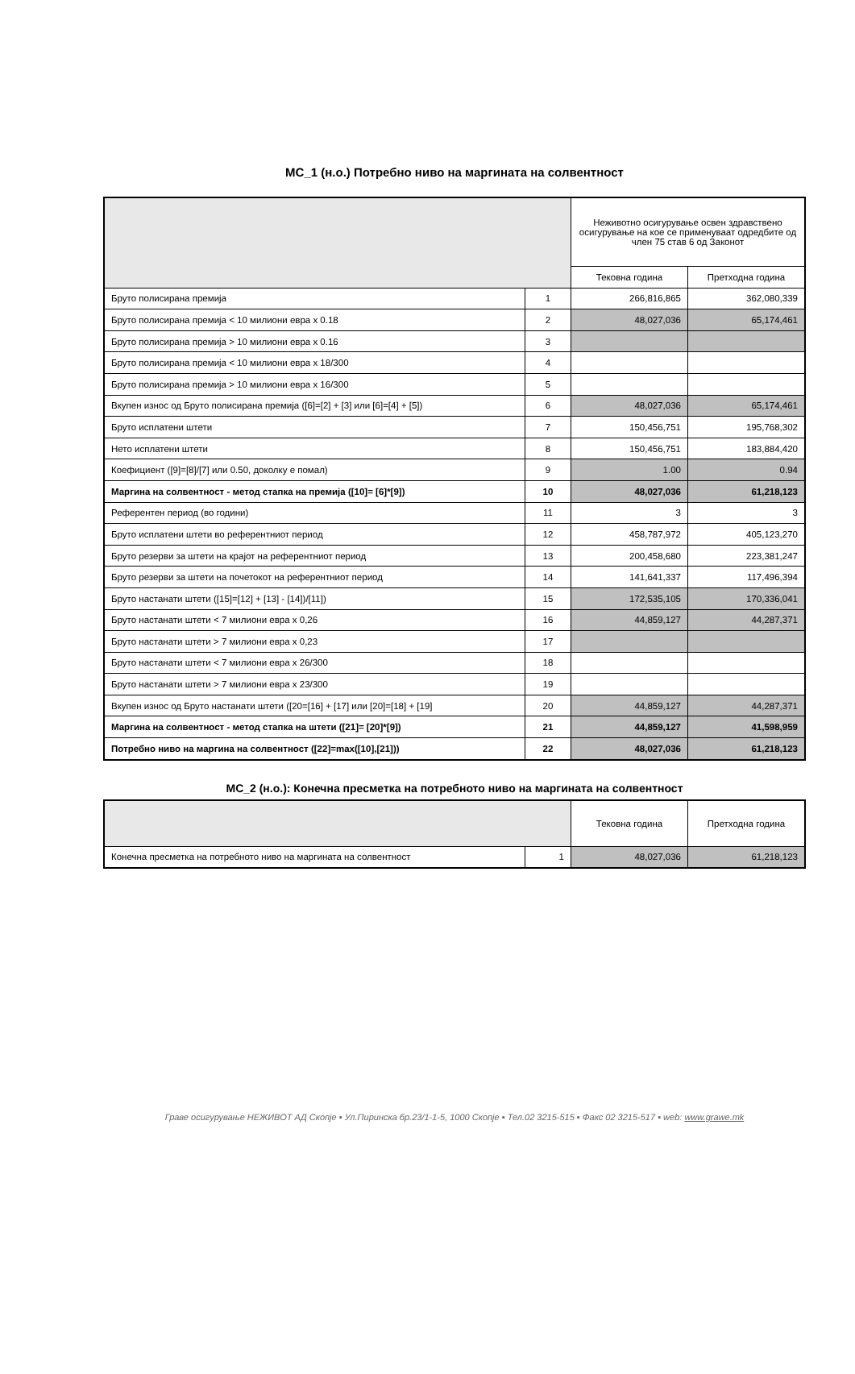МС_1 (н.о.) Потребно ниво на маргината на солвентност
| | | Неживотно осигурување освен здравствено осигурување на кое се применуваат одредбите од член 75 став 6 од Законот | |
| --- | --- | --- | --- |
| | | Тековна година | Претходна година |
| Бруто полисирана премија | 1 | 266,816,865 | 362,080,339 |
| Бруто полисирана премија < 10 милиони евра x 0.18 | 2 | 48,027,036 | 65,174,461 |
| Бруто полисирана премија > 10 милиони евра x 0.16 | 3 | | |
| Бруто полисирана премија < 10 милиони евра x 18/300 | 4 | | |
| Бруто полисирана премија > 10 милиони евра x 16/300 | 5 | | |
| Вкупен износ од Бруто полисирана премија ([6]=[2] + [3] или [6]=[4] + [5]) | 6 | 48,027,036 | 65,174,461 |
| Бруто исплатени штети | 7 | 150,456,751 | 195,768,302 |
| Нето исплатени штети | 8 | 150,456,751 | 183,884,420 |
| Коефициент ([9]=[8]/[7] или 0.50, доколку е помал) | 9 | 1.00 | 0.94 |
| Маргина на солвентност - метод стапка на премија ([10]= [6]*[9]) | 10 | 48,027,036 | 61,218,123 |
| Референтен период (во години) | 11 | 3 | 3 |
| Бруто исплатени штети во референтниот период | 12 | 458,787,972 | 405,123,270 |
| Бруто резерви за штети на крајот на референтниот период | 13 | 200,458,680 | 223,381,247 |
| Бруто резерви за штети на почетокот на референтниот период | 14 | 141,641,337 | 117,496,394 |
| Бруто настанати штети ([15]=[12] + [13] - [14])/[11]) | 15 | 172,535,105 | 170,336,041 |
| Бруто настанати штети < 7 милиони евра x 0,26 | 16 | 44,859,127 | 44,287,371 |
| Бруто настанати штети > 7 милиони евра x 0,23 | 17 | | |
| Бруто настанати штети < 7 милиони евра x 26/300 | 18 | | |
| Бруто настанати штети > 7 милиони евра x 23/300 | 19 | | |
| Вкупен износ од Бруто настанати штети ([20=[16] + [17] или [20]=[18] + [19] | 20 | 44,859,127 | 44,287,371 |
| Маргина на солвентност - метод стапка на штети ([21]= [20]*[9]) | 21 | 44,859,127 | 41,598,959 |
| Потребно ниво на маргина на солвентност ([22]=max([10],[21])) | 22 | 48,027,036 | 61,218,123 |
МС_2 (н.о.): Конечна пресметка на потребното ниво на маргината на солвентност
| | | Тековна година | Претходна година |
| --- | --- | --- | --- |
| Конечна пресметка на потребното ниво на маргината на солвентност | 1 | 48,027,036 | 61,218,123 |
Граве осигурување НЕЖИВОТ АД Скопје ▪ Ул.Пиринска бр.23/1-1-5, 1000 Скопје ▪ Тел.02 3215-515 ▪ Факс 02 3215-517 ▪ web: www.grawe.mk